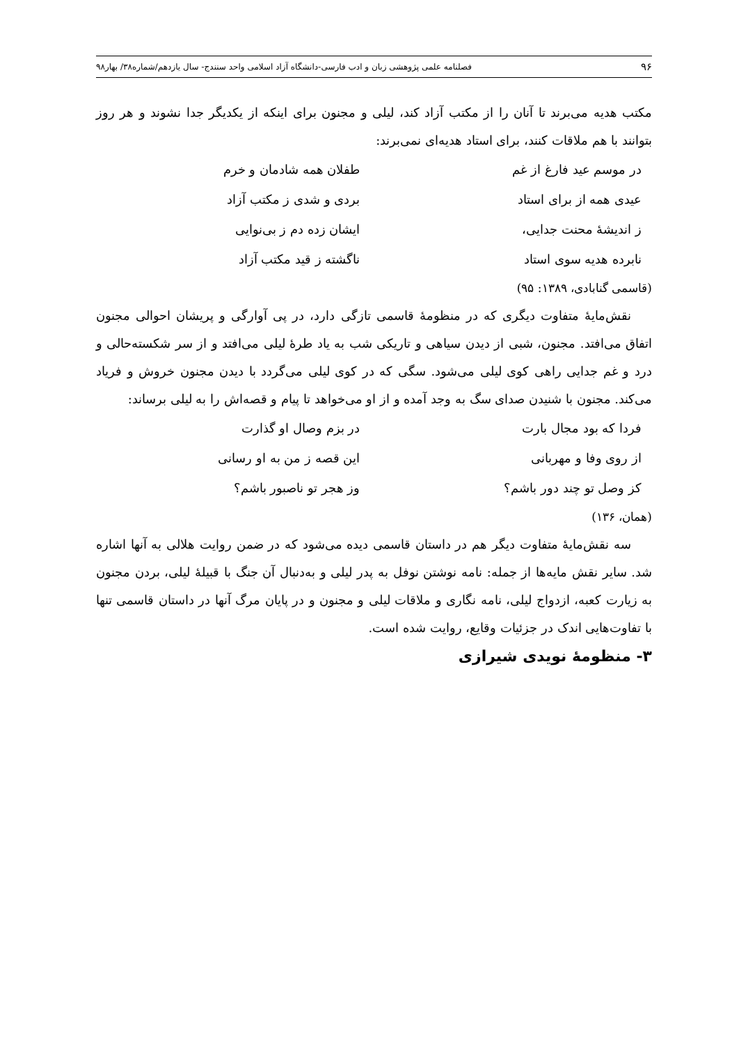۹۶ فصلنامه علمی پژوهشی زبان و ادب فارسی-دانشگاه آزاد اسلامی واحد سنندج- سال یازدهم/شماره۳۸/ بهار۹۸
مکتب هدیه می‌برند تا آنان را از مکتب آزاد کند، لیلی و مجنون برای اینکه از یکدیگر جدا نشوند و هر روز بتوانند با هم ملاقات کنند، برای استاد هدیه‌ای نمی‌برند:
در موسم عید فارغ از غم
طفلان همه شادمان و خرم
عیدی همه از برای استاد
بردی و شدی ز مکتب آزاد
ز اندیشهٔ محنت جدایی،
ایشان زده دم ز بی‌نوایی
نابرده هدیه سوی استاد
ناگشته ز قید مکتب آزاد
(قاسمی گنابادی، ۱۳۸۹: ۹۵)
نقش‌مایهٔ متفاوت دیگری که در منظومهٔ قاسمی تازگی دارد، در پی آوارگی و پریشان احوالی مجنون اتفاق می‌افتد. مجنون، شبی از دیدن سیاهی و تاریکی شب به یاد طرهٔ لیلی می‌افتد و از سر شکسته‌حالی و درد و غم جدایی راهی کوی لیلی می‌شود. سگی که در کوی لیلی می‌گردد با دیدن مجنون خروش و فریاد می‌کند. مجنون با شنیدن صدای سگ به وجد آمده و از او می‌خواهد تا پیام و قصه‌اش را به لیلی برساند:
فردا که بود مجال بارت
در بزم وصال او گذارت
از روی وفا و مهربانی
این قصه ز من به او رسانی
کز وصل تو چند دور باشم؟
وز هجر تو ناصبور باشم؟
(همان، ۱۳۶)
سه نقش‌مایهٔ متفاوت دیگر هم در داستان قاسمی دیده می‌شود که در ضمن روایت هلالی به آنها اشاره شد. سایر نقش مایه‌ها از جمله: نامه نوشتن نوفل به پدر لیلی و به‌دنبال آن جنگ با قبیلهٔ لیلی، بردن مجنون به زیارت کعبه، ازدواج لیلی، نامه نگاری و ملاقات لیلی و مجنون و در پایان مرگ آنها در داستان قاسمی تنها با تفاوت‌هایی اندک در جزئیات وقایع، روایت شده است.
۳- منظومهٔ نویدی شیرازی